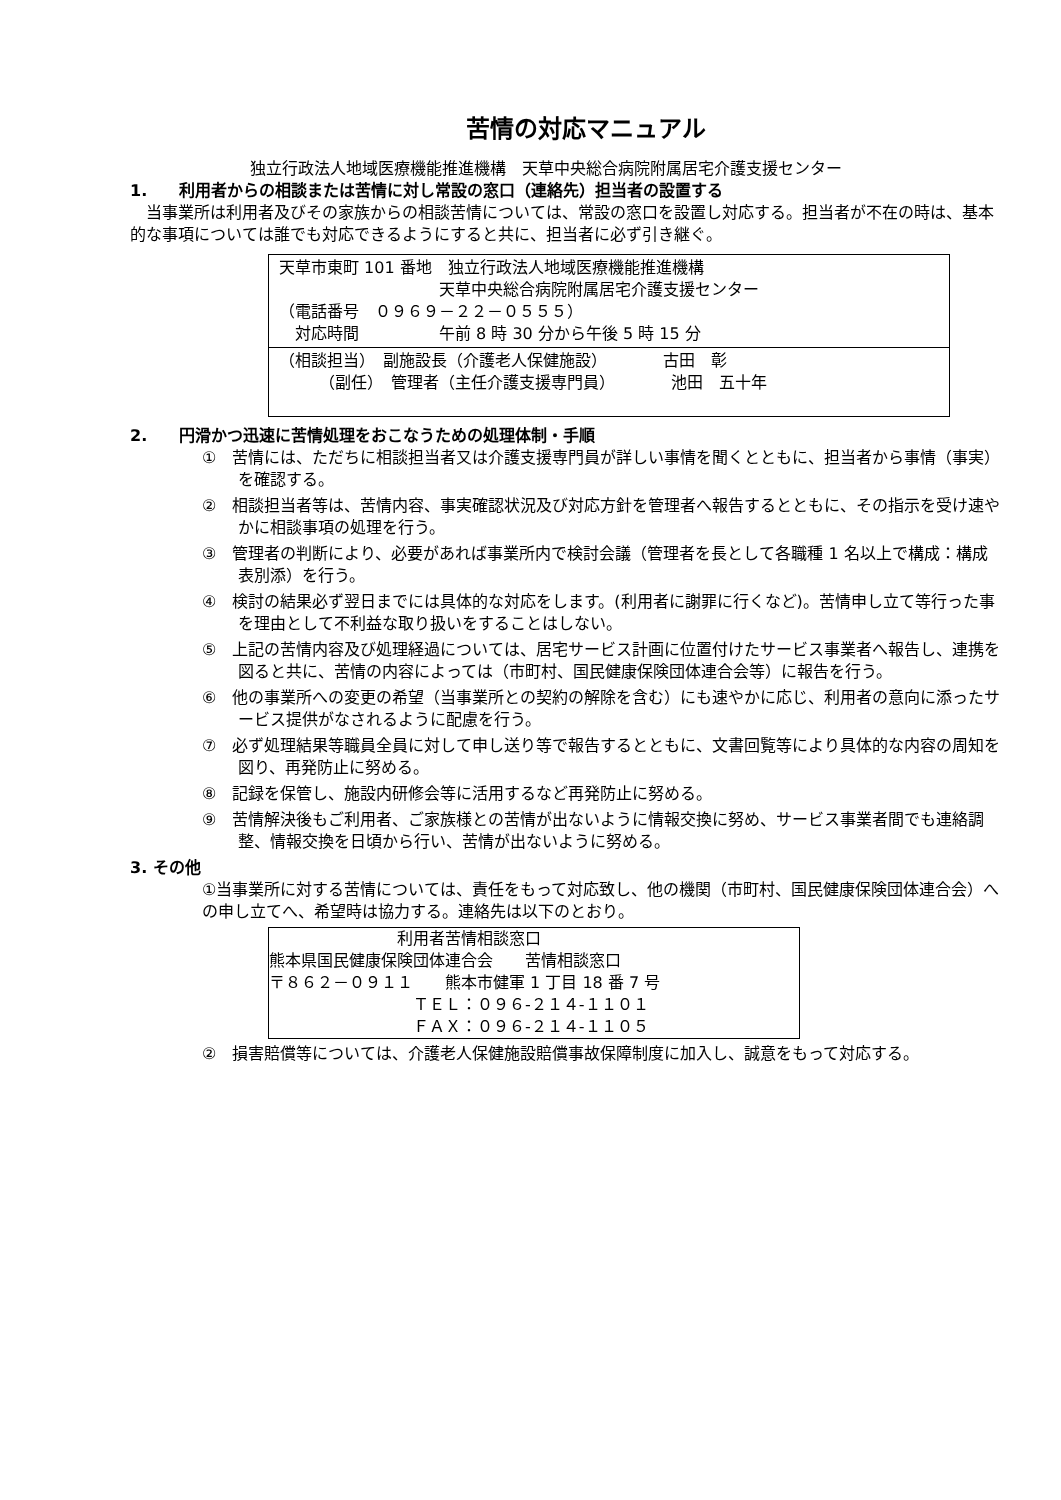苦情の対応マニュアル
独立行政法人地域医療機能推進機構　天草中央総合病院附属居宅介護支援センター
1.　　利用者からの相談または苦情に対し常設の窓口（連絡先）担当者の設置する
　当事業所は利用者及びその家族からの相談苦情については、常設の窓口を設置し対応する。担当者が不在の時は、基本的な事項については誰でも対応できるようにすると共に、担当者に必ず引き継ぐ。
天草市東町 101 番地　独立行政法人地域医療機能推進機構
　　　　　　　　　　天草中央総合病院附属居宅介護支援センター
（電話番号　０９６９－２２－０５５５）
　対応時間　　　　　午前 8 時 30 分から午後 5 時 15 分
（相談担当）　副施設長（介護老人保健施設）　　　　古田　彰
　　　（副任）　管理者（主任介護支援専門員）　　　　池田　五十年
2.　　円滑かつ迅速に苦情処理をおこなうための処理体制・手順
①　苦情には、ただちに相談担当者又は介護支援専門員が詳しい事情を聞くとともに、担当者から事情（事実）を確認する。
②　相談担当者等は、苦情内容、事実確認状況及び対応方針を管理者へ報告するとともに、その指示を受け速やかに相談事項の処理を行う。
③　管理者の判断により、必要があれば事業所内で検討会議（管理者を長として各職種 1 名以上で構成：構成表別添）を行う。
④　検討の結果必ず翌日までには具体的な対応をします。(利用者に謝罪に行くなど)。苦情申し立て等行った事を理由として不利益な取り扱いをすることはしない。
⑤　上記の苦情内容及び処理経過については、居宅サービス計画に位置付けたサービス事業者へ報告し、連携を図ると共に、苦情の内容によっては（市町村、国民健康保険団体連合会等）に報告を行う。
⑥　他の事業所への変更の希望（当事業所との契約の解除を含む）にも速やかに応じ、利用者の意向に添ったサービス提供がなされるように配慮を行う。
⑦　必ず処理結果等職員全員に対して申し送り等で報告するとともに、文書回覧等により具体的な内容の周知を図り、再発防止に努める。
⑧　記録を保管し、施設内研修会等に活用するなど再発防止に努める。
⑨　苦情解決後もご利用者、ご家族様との苦情が出ないように情報交換に努め、サービス事業者間でも連絡調整、情報交換を日頃から行い、苦情が出ないように努める。
3. その他
①当事業所に対する苦情については、責任をもって対応致し、他の機関（市町村、国民健康保険団体連合会）への申し立てへ、希望時は協力する。連絡先は以下のとおり。
　　　　　　　　利用者苦情相談窓口
熊本県国民健康保険団体連合会　　苦情相談窓口
〒８６２－０９１１　　熊本市健軍 1 丁目 18 番 7 号
　　　　　　　　　ＴＥＬ：０９６-２１４-１１０１
　　　　　　　　　ＦＡＸ：０９６-２１４-１１０５
②　損害賠償等については、介護老人保健施設賠償事故保障制度に加入し、誠意をもって対応する。